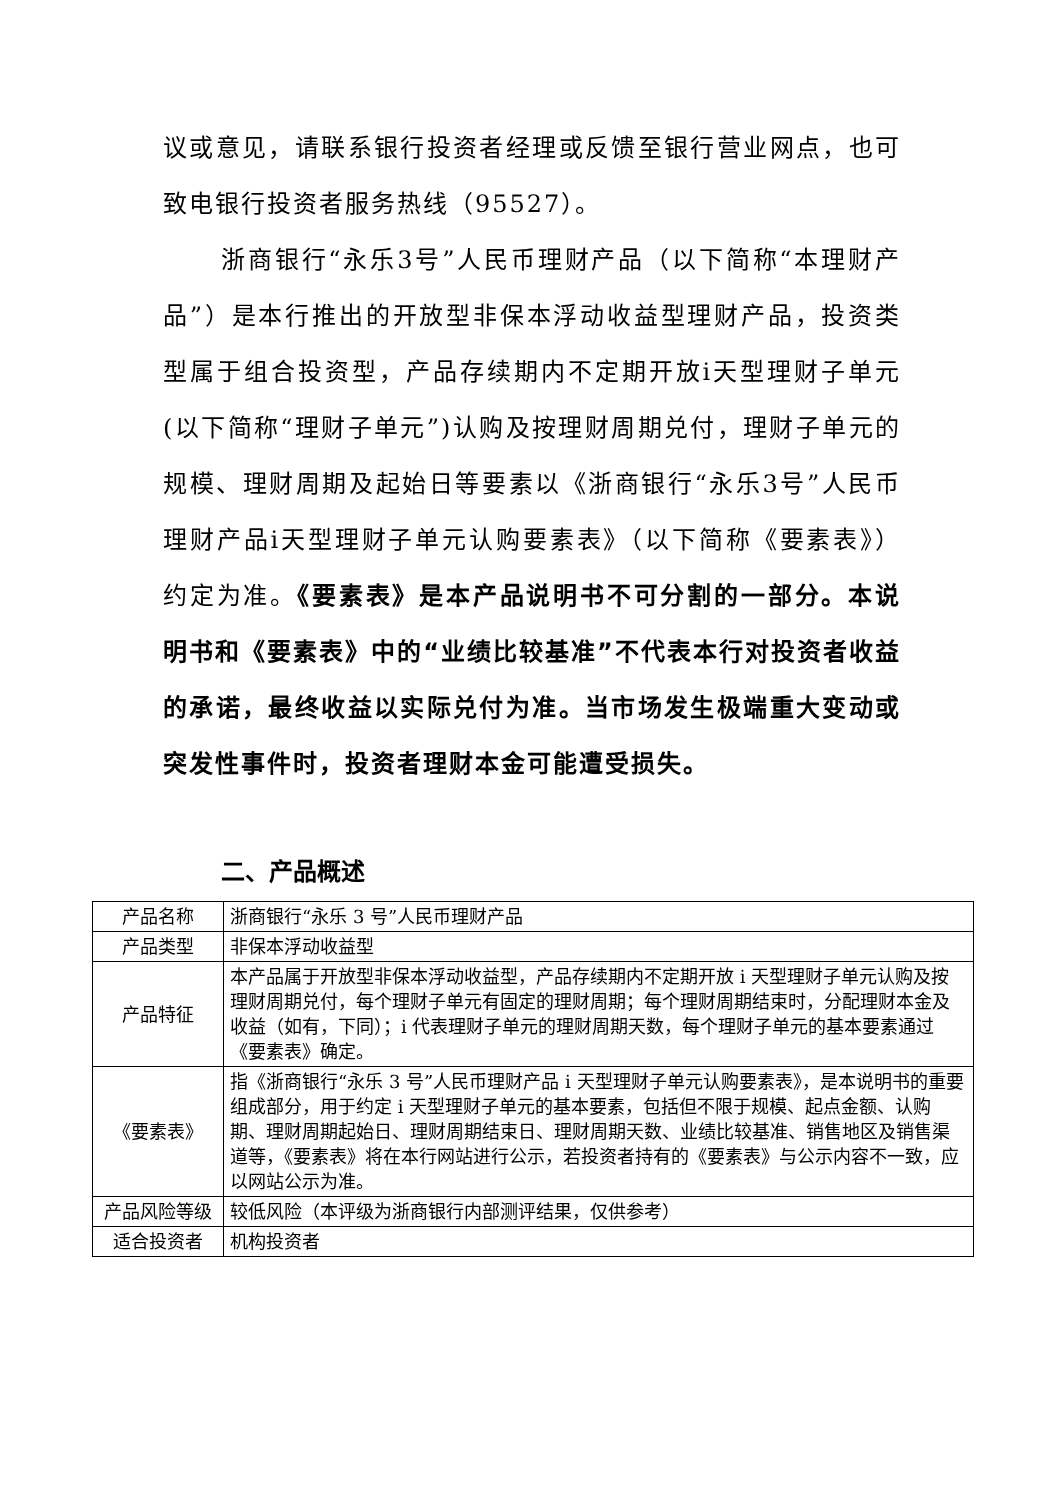议或意见，请联系银行投资者经理或反馈至银行营业网点，也可致电银行投资者服务热线（95527）。
浙商银行“永乐3号”人民币理财产品（以下简称“本理财产品”）是本行推出的开放型非保本浮动收益型理财产品，投资类型属于组合投资型，产品存续期内不定期开放i天型理财子单元(以下简称“理财子单元”)认购及按理财周期兑付，理财子单元的规模、理财周期及起始日等要素以《浙商银行“永乐3号”人民币理财产品i天型理财子单元认购要素表》（以下简称《要素表》）约定为准。《要素表》是本产品说明书不可分割的一部分。本说明书和《要素表》中的“业绩比较基准”不代表本行对投资者收益的承诺，最终收益以实际兑付为准。当市场发生极端重大变动或突发性事件时，投资者理财本金可能遭受损失。
二、产品概述
| 产品名称 | 浙商银行“永乐 3 号”人民币理财产品 |
| 产品类型 | 非保本浮动收益型 |
| 产品特征 | 本产品属于开放型非保本浮动收益型，产品存续期内不定期开放 i 天型理财子单元认购及按理财周期兑付，每个理财子单元有固定的理财周期；每个理财周期结束时，分配理财本金及收益（如有，下同）；i 代表理财子单元的理财周期天数，每个理财子单元的基本要素通过《要素表》确定。 |
| 《要素表》 | 指《浙商银行“永乐 3 号”人民币理财产品 i 天型理财子单元认购要素表》，是本说明书的重要组成部分，用于约定 i 天型理财子单元的基本要素，包括但不限于规模、起点金额、认购期、理财周期起始日、理财周期结束日、理财周期天数、业绩比较基准、销售地区及销售渠道等，《要素表》将在本行网站进行公示，若投资者持有的《要素表》与公示内容不一致，应以网站公示为准。 |
| 产品风险等级 | 较低风险（本评级为浙商银行内部测评结果，仅供参考） |
| 适合投资者 | 机构投资者 |